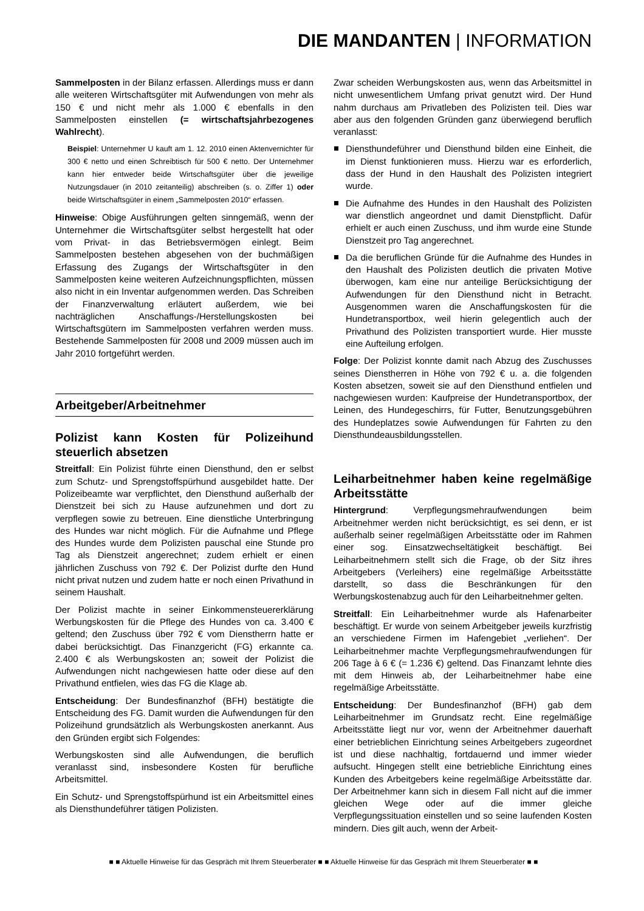DIE MANDANTEN | INFORMATION
Sammelposten in der Bilanz erfassen. Allerdings muss er dann alle weiteren Wirtschaftsgüter mit Aufwendungen von mehr als 150 € und nicht mehr als 1.000 € ebenfalls in den Sammelposten einstellen (= wirtschaftsjahrbezogenes Wahlrecht).
Beispiel: Unternehmer U kauft am 1. 12. 2010 einen Aktenvernichter für 300 € netto und einen Schreibtisch für 500 € netto. Der Unternehmer kann hier entweder beide Wirtschaftsgüter über die jeweilige Nutzungsdauer (in 2010 zeitanteilig) abschreiben (s. o. Ziffer 1) oder beide Wirtschaftsgüter in einem „Sammelposten 2010“ erfassen.
Hinweise: Obige Ausführungen gelten sinngemäß, wenn der Unternehmer die Wirtschaftsgüter selbst hergestellt hat oder vom Privat- in das Betriebsvermögen einlegt. Beim Sammelposten bestehen abgesehen von der buchmäßigen Erfassung des Zugangs der Wirtschaftsgüter in den Sammelposten keine weiteren Aufzeichnungspflichten, müssen also nicht in ein Inventar aufgenommen werden. Das Schreiben der Finanzverwaltung erläutert außerdem, wie bei nachträglichen Anschaffungs-/Herstellungskosten bei Wirtschaftsgütern im Sammelposten verfahren werden muss. Bestehende Sammelposten für 2008 und 2009 müssen auch im Jahr 2010 fortgeführt werden.
Arbeitgeber/Arbeitnehmer
Polizist kann Kosten für Polizeihund steuerlich absetzen
Streitfall: Ein Polizist führte einen Diensthund, den er selbst zum Schutz- und Sprengstoffspürhund ausgebildet hatte. Der Polizeibeamte war verpflichtet, den Diensthund außerhalb der Dienstzeit bei sich zu Hause aufzunehmen und dort zu verpflegen sowie zu betreuen. Eine dienstliche Unterbringung des Hundes war nicht möglich. Für die Aufnahme und Pflege des Hundes wurde dem Polizisten pauschal eine Stunde pro Tag als Dienstzeit angerechnet; zudem erhielt er einen jährlichen Zuschuss von 792 €. Der Polizist durfte den Hund nicht privat nutzen und zudem hatte er noch einen Privathund in seinem Haushalt.
Der Polizist machte in seiner Einkommensteuererklärung Werbungskosten für die Pflege des Hundes von ca. 3.400 € geltend; den Zuschuss über 792 € vom Dienstherrn hatte er dabei berücksichtigt. Das Finanzgericht (FG) erkannte ca. 2.400 € als Werbungskosten an; soweit der Polizist die Aufwendungen nicht nachgewiesen hatte oder diese auf den Privathund entfielen, wies das FG die Klage ab.
Entscheidung: Der Bundesfinanzhof (BFH) bestätigte die Entscheidung des FG. Damit wurden die Aufwendungen für den Polizeihund grundsätzlich als Werbungskosten anerkannt. Aus den Gründen ergibt sich Folgendes:
Werbungskosten sind alle Aufwendungen, die beruflich veranlasst sind, insbesondere Kosten für berufliche Arbeitsmittel.
Ein Schutz- und Sprengstoffspürhund ist ein Arbeitsmittel eines als Diensthundeführer tätigen Polizisten.
Zwar scheiden Werbungskosten aus, wenn das Arbeitsmittel in nicht unwesentlichem Umfang privat genutzt wird. Der Hund nahm durchaus am Privatleben des Polizisten teil. Dies war aber aus den folgenden Gründen ganz überwiegend beruflich veranlasst:
Diensthundeführer und Diensthund bilden eine Einheit, die im Dienst funktionieren muss. Hierzu war es erforderlich, dass der Hund in den Haushalt des Polizisten integriert wurde.
Die Aufnahme des Hundes in den Haushalt des Polizisten war dienstlich angeordnet und damit Dienstpflicht. Dafür erhielt er auch einen Zuschuss, und ihm wurde eine Stunde Dienstzeit pro Tag angerechnet.
Da die beruflichen Gründe für die Aufnahme des Hundes in den Haushalt des Polizisten deutlich die privaten Motive überwogen, kam eine nur anteilige Berücksichtigung der Aufwendungen für den Diensthund nicht in Betracht. Ausgenommen waren die Anschaffungskosten für die Hundetransportbox, weil hierin gelegentlich auch der Privathund des Polizisten transportiert wurde. Hier musste eine Aufteilung erfolgen.
Folge: Der Polizist konnte damit nach Abzug des Zuschusses seines Dienstherren in Höhe von 792 € u. a. die folgenden Kosten absetzen, soweit sie auf den Diensthund entfielen und nachgewiesen wurden: Kaufpreise der Hundetransportbox, der Leinen, des Hundegeschirrs, für Futter, Benutzungsgebühren des Hundeplatzes sowie Aufwendungen für Fahrten zu den Diensthundeausbildungsstellen.
Leiharbeitnehmer haben keine regelmäßige Arbeitsstätte
Hintergrund: Verpflegungsmehraufwendungen beim Arbeitnehmer werden nicht berücksichtigt, es sei denn, er ist außerhalb seiner regelmäßigen Arbeitsstätte oder im Rahmen einer sog. Einsatzwechseltätigkeit beschäftigt. Bei Leiharbeitnehmern stellt sich die Frage, ob der Sitz ihres Arbeitgebers (Verleihers) eine regelmäßige Arbeitsstätte darstellt, so dass die Beschränkungen für den Werbungskostenabzug auch für den Leiharbeitnehmer gelten.
Streitfall: Ein Leiharbeitnehmer wurde als Hafenarbeiter beschäftigt. Er wurde von seinem Arbeitgeber jeweils kurzfristig an verschiedene Firmen im Hafengebiet „verliehen“. Der Leiharbeitnehmer machte Verpflegungsmehraufwendungen für 206 Tage à 6 € (= 1.236 €) geltend. Das Finanzamt lehnte dies mit dem Hinweis ab, der Leiharbeitnehmer habe eine regelmäßige Arbeitsstätte.
Entscheidung: Der Bundesfinanzhof (BFH) gab dem Leiharbeitnehmer im Grundsatz recht. Eine regelmäßige Arbeitsstätte liegt nur vor, wenn der Arbeitnehmer dauerhaft einer betrieblichen Einrichtung seines Arbeitgebers zugeordnet ist und diese nachhaltig, fortdauernd und immer wieder aufsucht. Hingegen stellt eine betriebliche Einrichtung eines Kunden des Arbeitgebers keine regelmäßige Arbeitsstätte dar. Der Arbeitnehmer kann sich in diesem Fall nicht auf die immer gleichen Wege oder auf die immer gleiche Verpflegungssituation einstellen und so seine laufenden Kosten mindern. Dies gilt auch, wenn der Arbeit-
■ ■ Aktuelle Hinweise für das Gespräch mit Ihrem Steuerberater ■ ■ Aktuelle Hinweise für das Gespräch mit Ihrem Steuerberater ■ ■